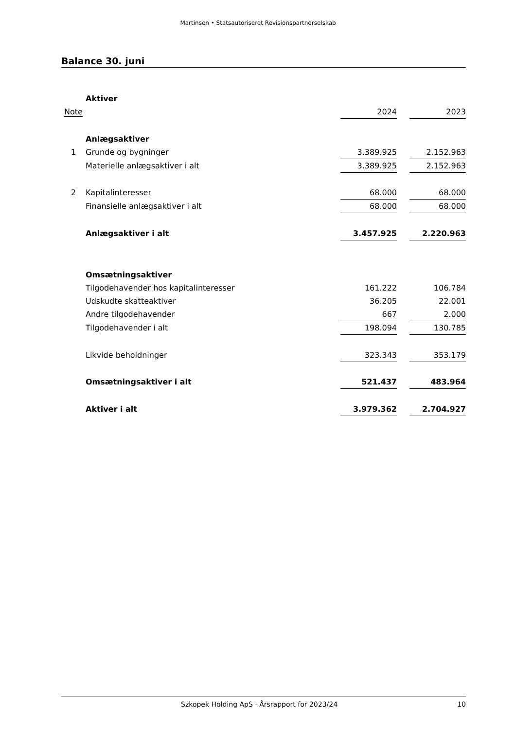Martinsen • Statsautoriseret Revisionspartnerselskab
Balance 30. juni
| | Aktiver | | | |
| Note | | 2024 | | 2023 |
| | Anlægsaktiver | | | |
| 1 | Grunde og bygninger | 3.389.925 | | 2.152.963 |
| | Materielle anlægsaktiver i alt | 3.389.925 | | 2.152.963 |
| 2 | Kapitalinteresser | 68.000 | | 68.000 |
| | Finansielle anlægsaktiver i alt | 68.000 | | 68.000 |
| | Anlægsaktiver i alt | 3.457.925 | | 2.220.963 |
| | Omsætningsaktiver | | | |
| | Tilgodehavender hos kapitalinteresser | 161.222 | | 106.784 |
| | Udskudte skatteaktiver | 36.205 | | 22.001 |
| | Andre tilgodehavender | 667 | | 2.000 |
| | Tilgodehavender i alt | 198.094 | | 130.785 |
| | Likvide beholdninger | 323.343 | | 353.179 |
| | Omsætningsaktiver i alt | 521.437 | | 483.964 |
| | Aktiver i alt | 3.979.362 | | 2.704.927 |
Szkopek Holding ApS · Årsrapport for 2023/24
10